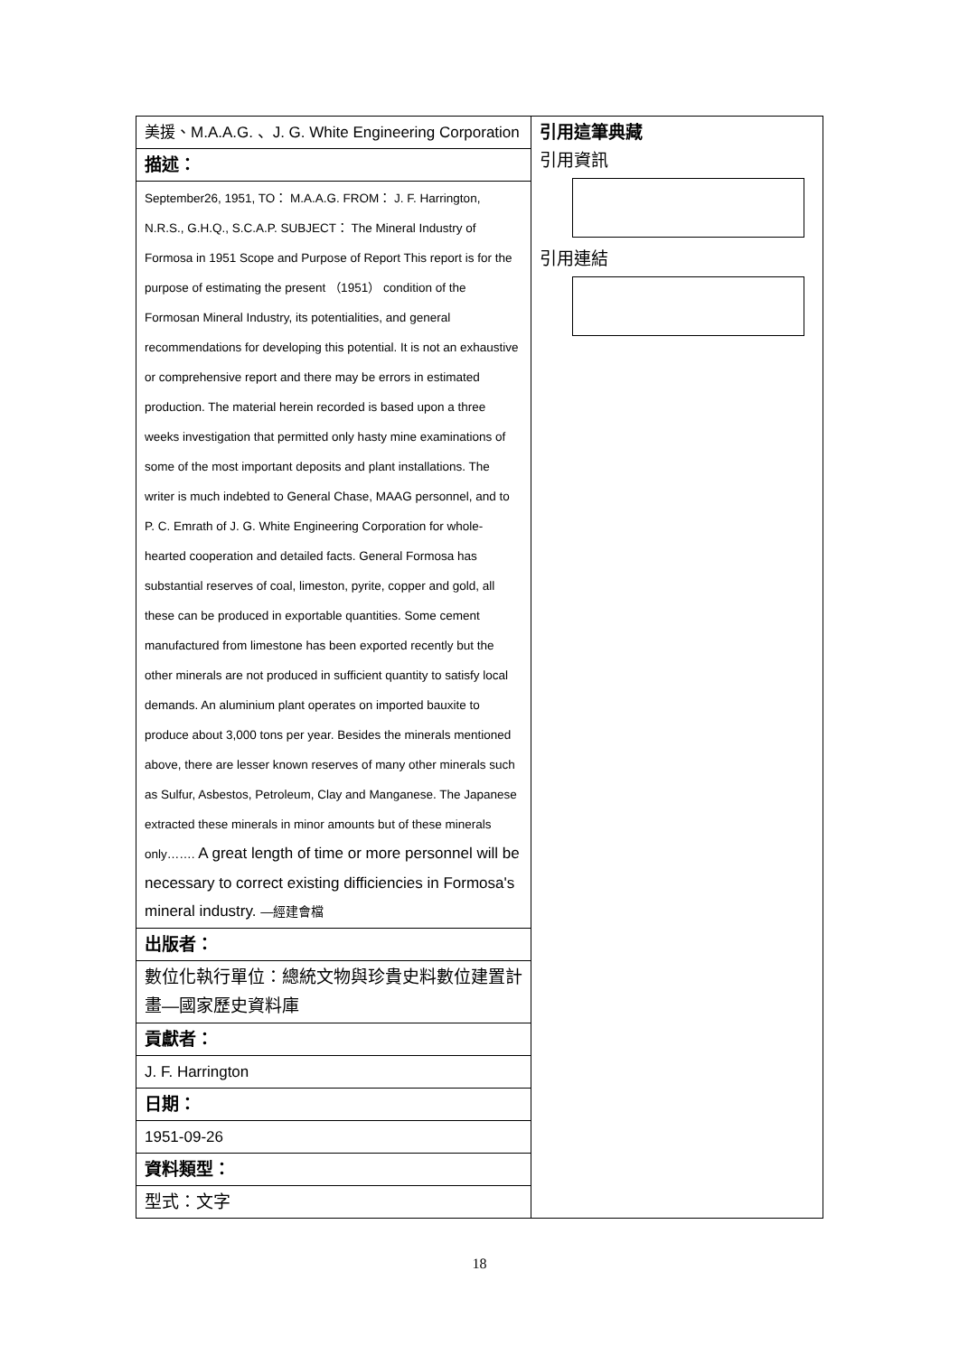| 美援、M.A.A.G. 、J. G. White Engineering Corporation | 引用這筆典藏 引用資訊 引用連結 |
| 描述： | |
| September26, 1951, TO： M.A.A.G. FROM： J. F. Harrington, N.R.S., G.H.Q., S.C.A.P. SUBJECT： The Mineral Industry of Formosa in 1951 Scope and Purpose of Report This report is for the purpose of estimating the present （1951） condition of the Formosan Mineral Industry, its potentialities, and general recommendations for developing this potential. It is not an exhaustive or comprehensive report and there may be errors in estimated production. The material herein recorded is based upon a three weeks investigation that permitted only hasty mine examinations of some of the most important deposits and plant installations. The writer is much indebted to General Chase, MAAG personnel, and to P. C. Emrath of J. G. White Engineering Corporation for whole-hearted cooperation and detailed facts. General Formosa has substantial reserves of coal, limeston, pyrite, copper and gold, all these can be produced in exportable quantities. Some cement manufactured from limestone has been exported recently but the other minerals are not produced in sufficient quantity to satisfy local demands. An aluminium plant operates on imported bauxite to produce about 3,000 tons per year. Besides the minerals mentioned above, there are lesser known reserves of many other minerals such as Sulfur, Asbestos, Petroleum, Clay and Manganese. The Japanese extracted these minerals in minor amounts but of these minerals only……. A great length of time or more personnel will be necessary to correct existing difficiencies in Formosa's mineral industry. —經建會檔 | |
| 出版者： | |
| 數位化執行單位：總統文物與珍貴史料數位建置計畫—國家歷史資料庫 | |
| 貢獻者： | |
| J. F. Harrington | |
| 日期： | |
| 1951-09-26 | |
| 資料類型： | |
| 型式：文字 | |
18